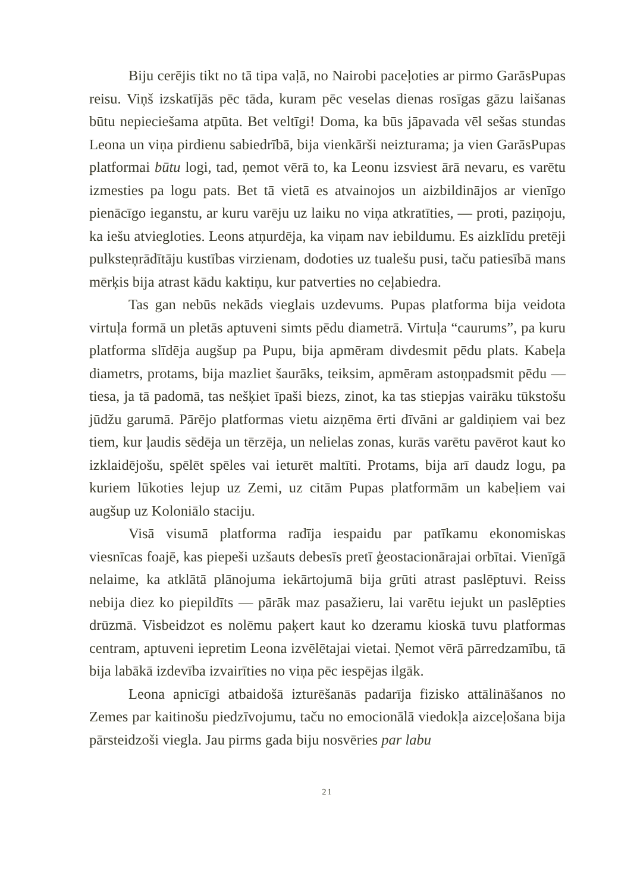Biju cerējis tikt no tā tipa vaļā, no Nairobi paceļoties ar pirmo Garās­Pupas reisu. Viņš izskatījās pēc tāda, kuram pēc veselas dienas rosīgas gāzu laišanas būtu nepieciešama atpūta. Bet veltīgi! Doma, ka būs jāpavada vēl sešas stundas Leona un viņa pirdienu sabiedrībā, bija vienkārši neizturama; ja vien GarāsPupas platformai būtu logi, tad, ņemot vērā to, ka Leonu izsviest ārā nevaru, es varētu izmesties pa logu pats. Bet tā vietā es atvainojos un aizbildinājos ar vienīgo pienācīgo iegan­stu, ar kuru varēju uz laiku no viņa atkratīties, — proti, paziņoju, ka iešu atvieglo­ties. Leons atņurdēja, ka viņam nav iebildumu. Es aizklīdu pretēji pulksteņ­rādītāju kustības virzienam, dodoties uz tualešu pusi, taču patiesībā mans mērķis bija atrast kādu kaktiņu, kur patverties no ceļabiedra.
Tas gan nebūs nekāds vieglais uzdevums. Pupas platforma bija veidota virtuļa formā un pletās aptuveni simts pēdu diametrā. Virtuļa “caurums”, pa kuru platforma slīdēja augšup pa Pupu, bija apmēram divdesmit pēdu plats. Kabeļa diametrs, protams, bija mazliet šaurāks, teiksim, apmēram astoņpadsmit pēdu — tiesa, ja tā padomā, tas nešķiet īpaši biezs, zinot, ka tas stiepjas vairāku tūkstošu jūdžu garumā. Pārējo platformas vietu aizņēma ērti dīvāni ar galdiņiem vai bez tiem, kur ļaudis sēdēja un tērzēja, un nelielas zonas, kurās varētu pavērot kaut ko izklaidējošu, spēlēt spēles vai ieturēt maltīti. Protams, bija arī daudz logu, pa kuriem lūkoties lejup uz Zemi, uz citām Pupas platformām un kabeļiem vai augšup uz Koloniālo staciju.
Visā visumā platforma radīja iespaidu par patīkamu ekonomiskas viesnīcas foajē, kas piepeši uzšauts debesīs pretī ģeostacionārajai orbītai. Vienīgā nelaime, ka atklātā plānojuma iekārtojumā bija grūti atrast paslēptuvi. Reiss nebija diez ko piepildīts — pārāk maz pasažieru, lai varētu iejukt un paslēpties drūzmā. Visbeidzot es nolēmu paķert kaut ko dzeramu kioskā tuvu platformas centram, aptuveni iepretim Leona izvēlētajai vietai. Ņemot vērā pārredzamību, tā bija labākā izdevība izvairīties no viņa pēc iespējas ilgāk.
Leona apnicīgi atbaidošā izturēšanās padarīja fizisko attālināšanos no Zemes par kaitinošu piedzīvojumu, taču no emocionālā viedokļa aizceļošana bija pārsteidzoši viegla. Jau pirms gada biju nosvēries par labu
21